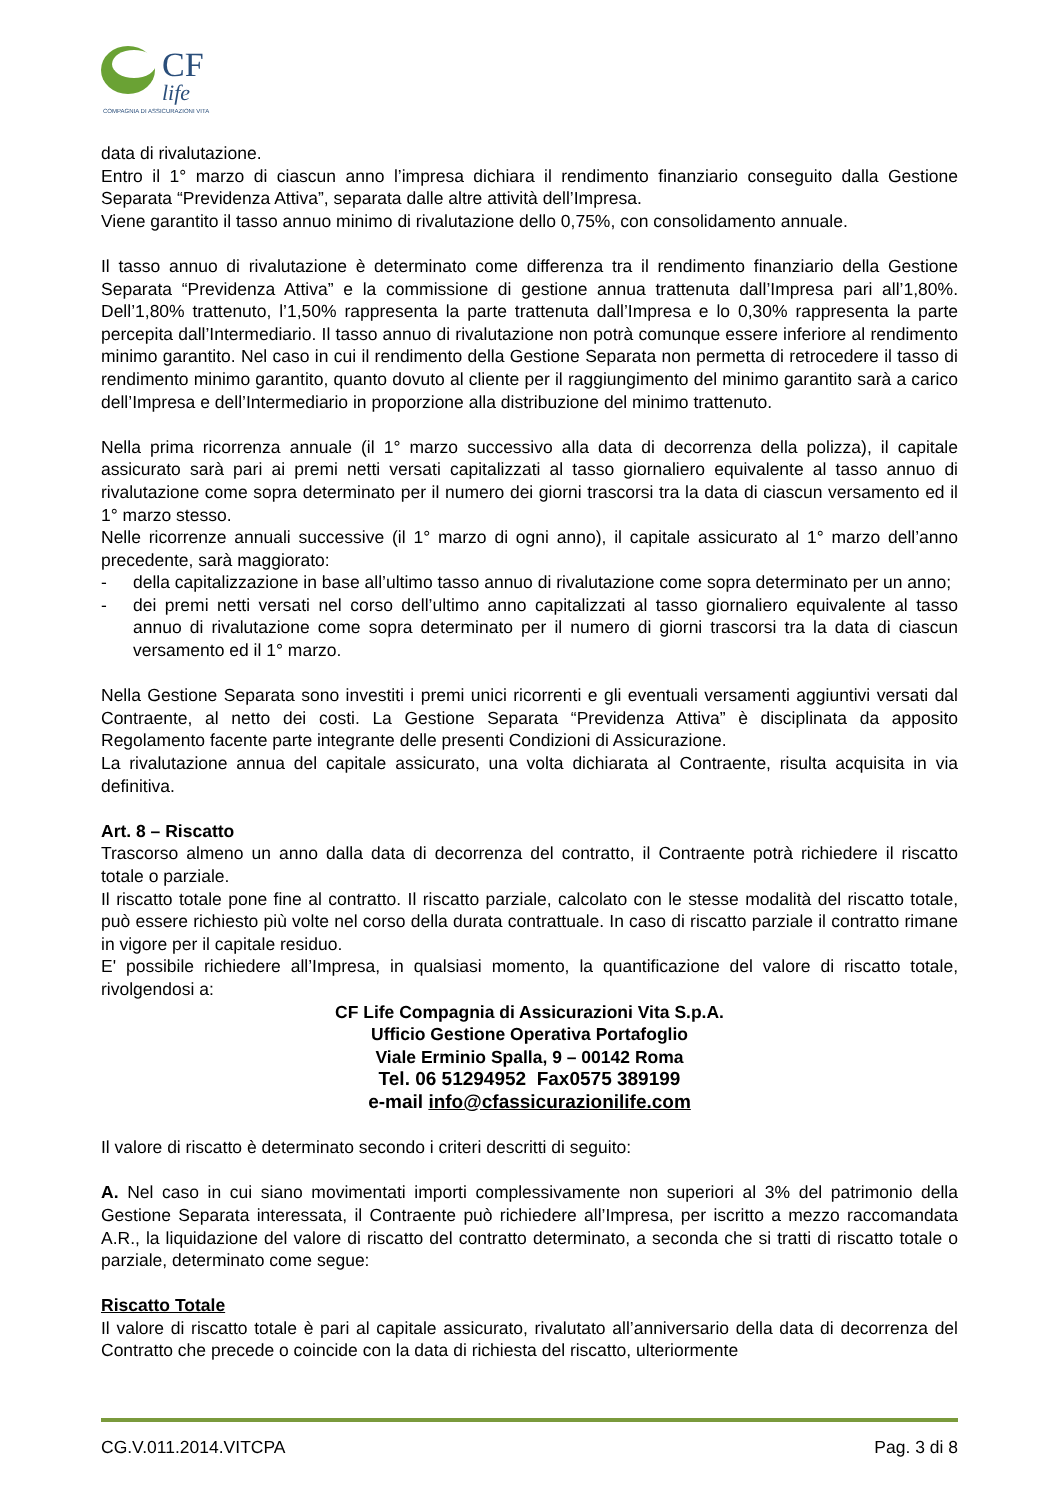CF
life
COMPAGNIA DI ASSICURAZIONI VITA
data di rivalutazione.
Entro il 1° marzo di ciascun anno l’impresa dichiara il rendimento finanziario conseguito dalla Gestione Separata “Previdenza Attiva”, separata dalle altre attività dell’Impresa.
Viene garantito il tasso annuo minimo di rivalutazione dello 0,75%, con consolidamento annuale.
Il tasso annuo di rivalutazione è determinato come differenza tra il rendimento finanziario della Gestione Separata “Previdenza Attiva” e la commissione di gestione annua trattenuta dall’Impresa pari all’1,80%. Dell’1,80% trattenuto, l’1,50% rappresenta la parte trattenuta dall’Impresa e lo 0,30% rappresenta la parte percepita dall’Intermediario. Il tasso annuo di rivalutazione non potrà comunque essere inferiore al rendimento minimo garantito. Nel caso in cui il rendimento della Gestione Separata non permetta di retrocedere il tasso di rendimento minimo garantito, quanto dovuto al cliente per il raggiungimento del minimo garantito sarà a carico dell’Impresa e dell’Intermediario in proporzione alla distribuzione del minimo trattenuto.
Nella prima ricorrenza annuale (il 1° marzo successivo alla data di decorrenza della polizza), il capitale assicurato sarà pari ai premi netti versati capitalizzati al tasso giornaliero equivalente al tasso annuo di rivalutazione come sopra determinato per il numero dei giorni trascorsi tra la data di ciascun versamento ed il 1° marzo stesso.
Nelle ricorrenze annuali successive (il 1° marzo di ogni anno), il capitale assicurato al 1° marzo dell’anno precedente, sarà maggiorato:
- della capitalizzazione in base all’ultimo tasso annuo di rivalutazione come sopra determinato per un anno;
- dei premi netti versati nel corso dell’ultimo anno capitalizzati al tasso giornaliero equivalente al tasso annuo di rivalutazione come sopra determinato per il numero di giorni trascorsi tra la data di ciascun versamento ed il 1° marzo.
Nella Gestione Separata sono investiti i premi unici ricorrenti e gli eventuali versamenti aggiuntivi versati dal Contraente, al netto dei costi. La Gestione Separata “Previdenza Attiva” è disciplinata da apposito Regolamento facente parte integrante delle presenti Condizioni di Assicurazione.
La rivalutazione annua del capitale assicurato, una volta dichiarata al Contraente, risulta acquisita in via definitiva.
Art. 8 – Riscatto
Trascorso almeno un anno dalla data di decorrenza del contratto, il Contraente potrà richiedere il riscatto totale o parziale.
Il riscatto totale pone fine al contratto. Il riscatto parziale, calcolato con le stesse modalità del riscatto totale, può essere richiesto più volte nel corso della durata contrattuale. In caso di riscatto parziale il contratto rimane in vigore per il capitale residuo.
E' possibile richiedere all’Impresa, in qualsiasi momento, la quantificazione del valore di riscatto totale, rivolgendosi a:
CF Life Compagnia di Assicurazioni Vita S.p.A.
Ufficio Gestione Operativa Portafoglio
Viale Erminio Spalla, 9 – 00142 Roma
Tel. 06 51294952 Fax0575 389199
e-mail info@cfassicurazionilife.com
Il valore di riscatto è determinato secondo i criteri descritti di seguito:
A. Nel caso in cui siano movimentati importi complessivamente non superiori al 3% del patrimonio della Gestione Separata interessata, il Contraente può richiedere all’Impresa, per iscritto a mezzo raccomandata A.R., la liquidazione del valore di riscatto del contratto determinato, a seconda che si tratti di riscatto totale o parziale, determinato come segue:
Riscatto Totale
Il valore di riscatto totale è pari al capitale assicurato, rivalutato all’anniversario della data di decorrenza del Contratto che precede o coincide con la data di richiesta del riscatto, ulteriormente
CG.V.011.2014.VITCPA Pag. 3 di 8